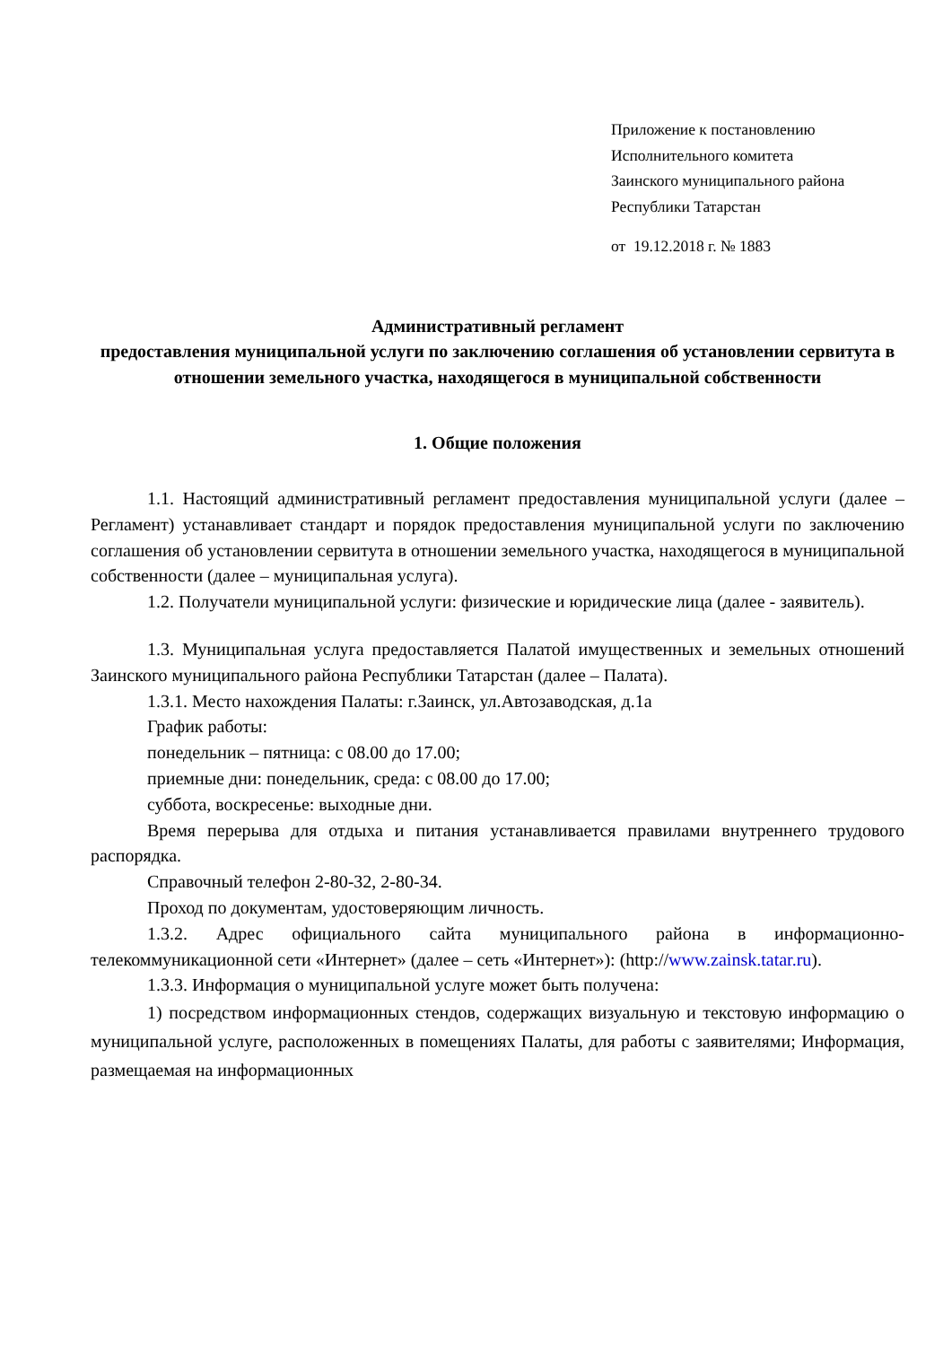Приложение к постановлению
Исполнительного комитета
Заинского муниципального района
Республики Татарстан
от 19.12.2018 г. № 1883
Административный регламент
предоставления муниципальной услуги по заключению соглашения об установлении сервитута в отношении земельного участка, находящегося в муниципальной собственности
1. Общие положения
1.1. Настоящий административный регламент предоставления муниципальной услуги (далее – Регламент) устанавливает стандарт и порядок предоставления муниципальной услуги по заключению соглашения об установлении сервитута в отношении земельного участка, находящегося в муниципальной собственности (далее – муниципальная услуга).
1.2. Получатели муниципальной услуги: физические и юридические лица (далее - заявитель).
1.3. Муниципальная услуга предоставляется Палатой имущественных и земельных отношений Заинского муниципального района Республики Татарстан (далее – Палата).
1.3.1. Место нахождения Палаты: г.Заинск, ул.Автозаводская, д.1а
График работы:
понедельник – пятница: с 08.00 до 17.00;
приемные дни: понедельник, среда: с 08.00 до 17.00;
суббота, воскресенье: выходные дни.
Время перерыва для отдыха и питания устанавливается правилами внутреннего трудового распорядка.
Справочный телефон 2-80-32, 2-80-34.
Проход по документам, удостоверяющим личность.
1.3.2. Адрес официального сайта муниципального района в информационно-телекоммуникационной сети «Интернет» (далее – сеть «Интернет»): (http://www.zainsk.tatar.ru).
1.3.3. Информация о муниципальной услуге может быть получена:
1) посредством информационных стендов, содержащих визуальную и текстовую информацию о муниципальной услуге, расположенных в помещениях Палаты, для работы с заявителями; Информация, размещаемая на информационных